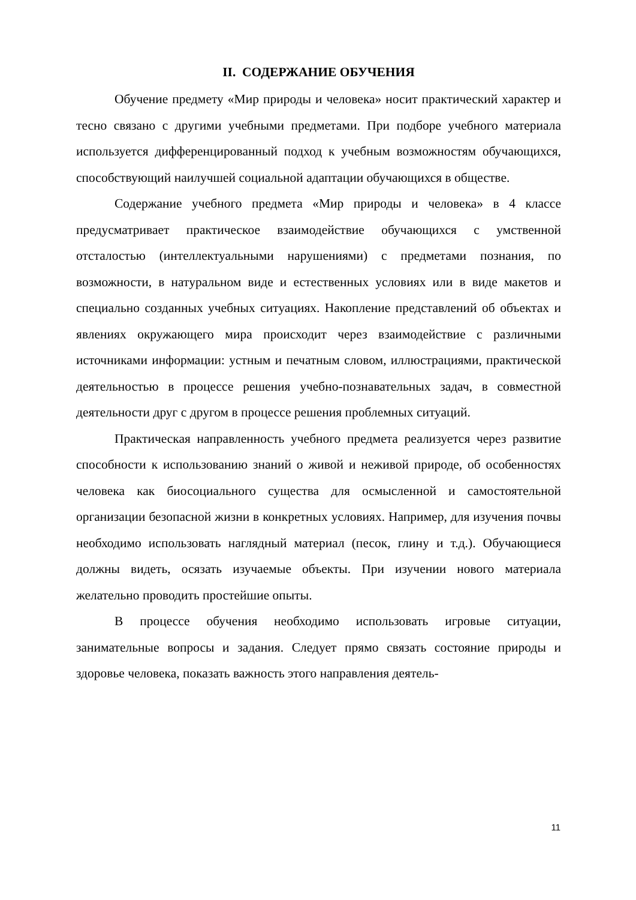II. СОДЕРЖАНИЕ ОБУЧЕНИЯ
Обучение предмету «Мир природы и человека» носит практический характер и тесно связано с другими учебными предметами. При подборе учебного материала используется дифференцированный подход к учебным возможностям обучающихся, способствующий наилучшей социальной адаптации обучающихся в обществе.
Содержание учебного предмета «Мир природы и человека» в 4 классе предусматривает практическое взаимодействие обучающихся с умственной отсталостью (интеллектуальными нарушениями) с предметами познания, по возможности, в натуральном виде и естественных условиях или в виде макетов и специально созданных учебных ситуациях. Накопление представлений об объектах и явлениях окружающего мира происходит через взаимодействие с различными источниками информации: устным и печатным словом, иллюстрациями, практической деятельностью в процессе решения учебно-познавательных задач, в совместной деятельности друг с другом в процессе решения проблемных ситуаций.
Практическая направленность учебного предмета реализуется через развитие способности к использованию знаний о живой и неживой природе, об особенностях человека как биосоциального существа для осмысленной и самостоятельной организации безопасной жизни в конкретных условиях. Например, для изучения почвы необходимо использовать наглядный материал (песок, глину и т.д.). Обучающиеся должны видеть, осязать изучаемые объекты. При изучении нового материала желательно проводить простейшие опыты.
В процессе обучения необходимо использовать игровые ситуации, занимательные вопросы и задания. Следует прямо связать состояние природы и здоровье человека, показать важность этого направления деятель-
11